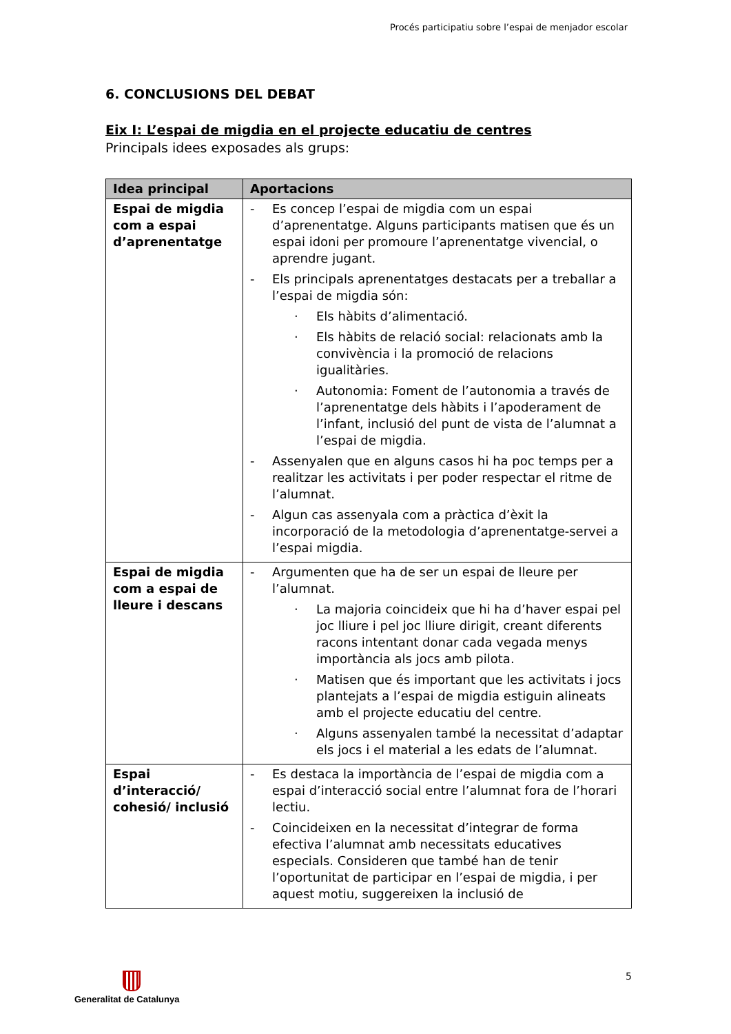Procés participatiu sobre l’espai de menjador escolar
6. CONCLUSIONS DEL DEBAT
Eix I: L’espai de migdia en el projecte educatiu de centres
Principals idees exposades als grups:
| Idea principal | Aportacions |
| --- | --- |
| Espai de migdia com a espai d’aprenentatge | - Es concep l’espai de migdia com un espai d’aprenentatge. Alguns participants matisen que és un espai idoni per promoure l’aprenentatge vivencial, o aprendre jugant. - Els principals aprenentatges destacats per a treballar a l’espai de migdia són: · Els hàbits d’alimentació. · Els hàbits de relació social: relacionats amb la convivència i la promoció de relacions igualitàries. · Autonomia: Foment de l’autonomia a través de l’aprenentatge dels hàbits i l’apoderament de l’infant, inclusió del punt de vista de l’alumnat a l’espai de migdia. - Assenyalen que en alguns casos hi ha poc temps per a realitzar les activitats i per poder respectar el ritme de l’alumnat. - Algun cas assenyala com a pràctica d’èxit la incorporació de la metodologia d’aprenentatge-servei a l’espai migdia. |
| Espai de migdia com a espai de lleure i descans | - Argumenten que ha de ser un espai de lleure per l’alumnat. · La majoria coincideix que hi ha d’haver espai pel joc lliure i pel joc lliure dirigit, creant diferents racons intentant donar cada vegada menys importància als jocs amb pilota. · Matisen que és important que les activitats i jocs plantejats a l’espai de migdia estiguin alineats amb el projecte educatiu del centre. · Alguns assenyalen també la necessitat d’adaptar els jocs i el material a les edats de l’alumnat. |
| Espai d’interacció/ cohesió/ inclusió | - Es destaca la importància de l’espai de migdia com a espai d’interacció social entre l’alumnat fora de l’horari lectiu. - Coincideixen en la necessitat d’integrar de forma efectiva l’alumnat amb necessitats educatives especials. Consideren que també han de tenir l’oportunitat de participar en l’espai de migdia, i per aquest motiu, suggereixen la inclusió de |
Generalitat de Catalunya 5